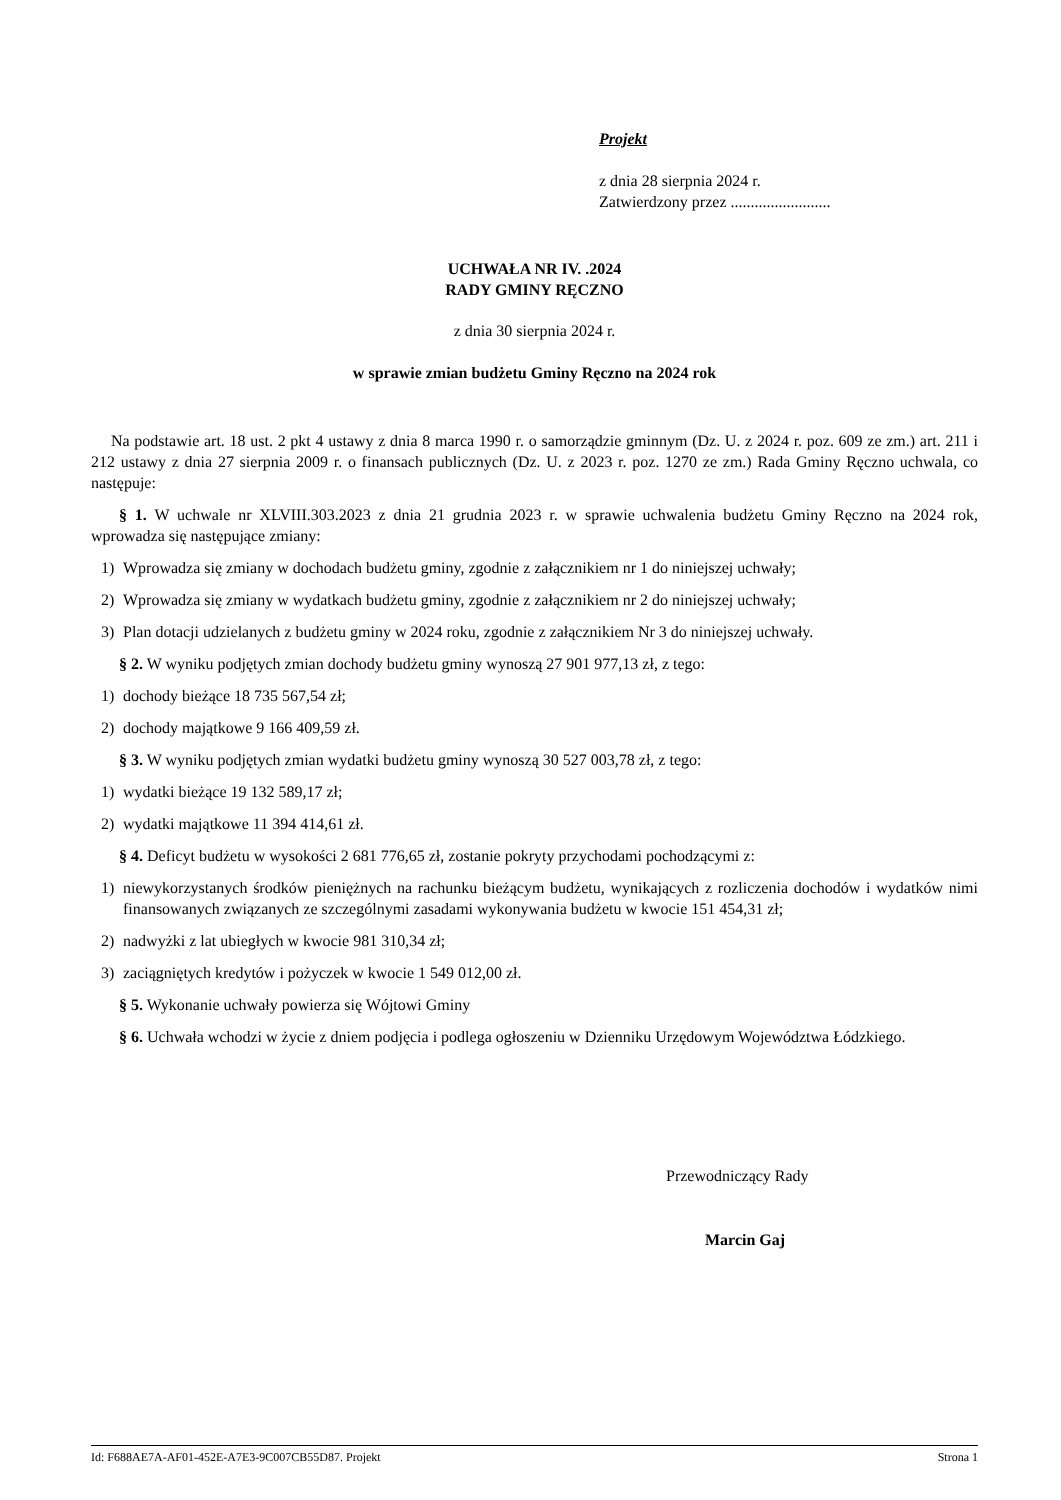Projekt
z dnia 28 sierpnia 2024 r.
Zatwierdzony przez .........................
UCHWAŁA NR IV. .2024
RADY GMINY RĘCZNO
z dnia 30 sierpnia 2024 r.
w sprawie zmian budżetu Gminy Ręczno na 2024 rok
Na podstawie art. 18 ust. 2 pkt 4 ustawy z dnia 8 marca 1990 r. o samorządzie gminnym (Dz. U. z 2024 r. poz. 609 ze zm.) art. 211 i 212 ustawy z dnia 27 sierpnia 2009 r. o finansach publicznych (Dz. U. z 2023 r. poz. 1270 ze zm.) Rada Gminy Ręczno uchwala, co następuje:
§ 1. W uchwale nr XLVIII.303.2023 z dnia 21 grudnia 2023 r. w sprawie uchwalenia budżetu Gminy Ręczno na 2024 rok, wprowadza się następujące zmiany:
1) Wprowadza się zmiany w dochodach budżetu gminy, zgodnie z załącznikiem nr 1 do niniejszej uchwały;
2) Wprowadza się zmiany w wydatkach budżetu gminy, zgodnie z załącznikiem nr 2 do niniejszej uchwały;
3) Plan dotacji udzielanych z budżetu gminy w 2024 roku, zgodnie z załącznikiem Nr 3 do niniejszej uchwały.
§ 2. W wyniku podjętych zmian dochody budżetu gminy wynoszą 27 901 977,13 zł, z tego:
1) dochody bieżące 18 735 567,54 zł;
2) dochody majątkowe 9 166 409,59 zł.
§ 3. W wyniku podjętych zmian wydatki budżetu gminy wynoszą 30 527 003,78 zł, z tego:
1) wydatki bieżące 19 132 589,17 zł;
2) wydatki majątkowe 11 394 414,61 zł.
§ 4. Deficyt budżetu w wysokości 2 681 776,65 zł, zostanie pokryty przychodami pochodzącymi z:
1) niewykorzystanych środków pieniężnych na rachunku bieżącym budżetu, wynikających z rozliczenia dochodów i wydatków nimi finansowanych związanych ze szczególnymi zasadami wykonywania budżetu w kwocie 151 454,31 zł;
2) nadwyżki z lat ubiegłych w kwocie 981 310,34 zł;
3) zaciągniętych kredytów i pożyczek w kwocie 1 549 012,00 zł.
§ 5. Wykonanie uchwały powierza się Wójtowi Gminy
§ 6. Uchwała wchodzi w życie z dniem podjęcia i podlega ogłoszeniu w Dzienniku Urzędowym Województwa Łódzkiego.
Przewodniczący Rady
Marcin Gaj
Id: F688AE7A-AF01-452E-A7E3-9C007CB55D87. Projekt Strona 1